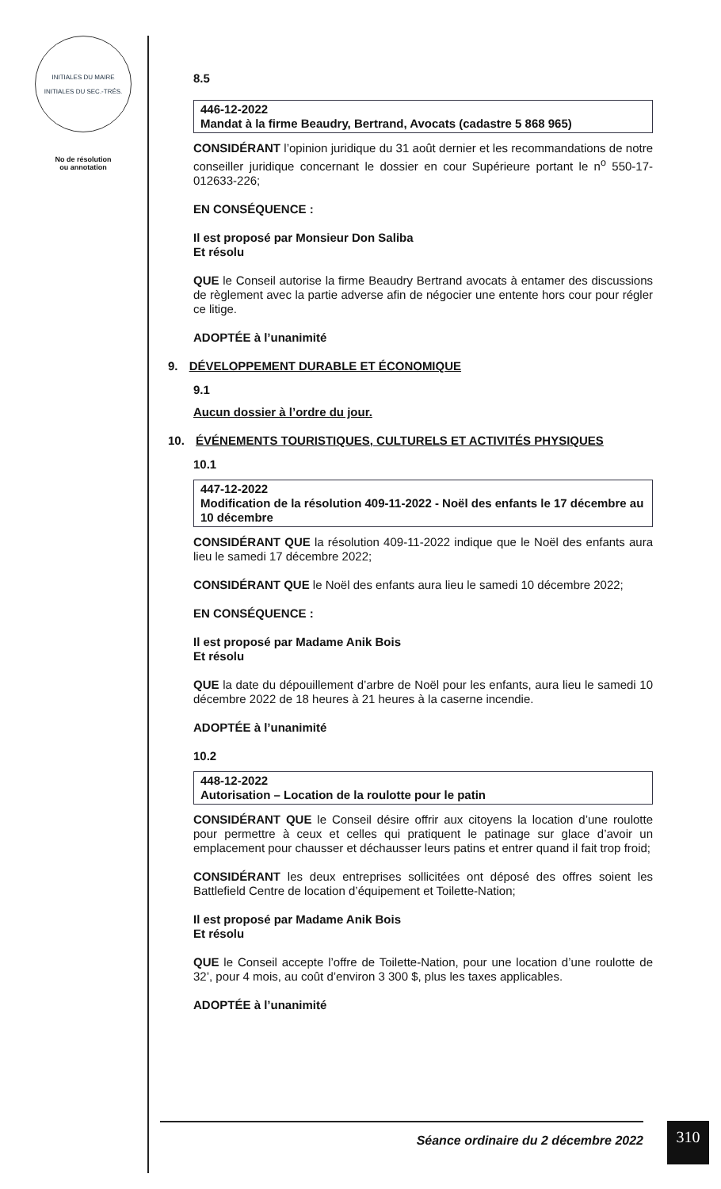INITIALES DU MAIRE
INITIALES DU SEC.-TRÉS.
No de résolution
ou annotation
8.5
446-12-2022
Mandat à la firme Beaudry, Bertrand, Avocats (cadastre 5 868 965)
CONSIDÉRANT l’opinion juridique du 31 août dernier et les recommandations de notre conseiller juridique concernant le dossier en cour Supérieure portant le n<sup>o</sup> 550-17-012633-226;
EN CONSÉQUENCE :
Il est proposé par Monsieur Don Saliba
Et résolu
QUE le Conseil autorise la firme Beaudry Bertrand avocats à entamer des discussions de règlement avec la partie adverse afin de négocier une entente hors cour pour régler ce litige.
ADOPTÉE à l’unanimité
9. DÉVELOPPEMENT DURABLE ET ÉCONOMIQUE
9.1
Aucun dossier à l’ordre du jour.
10. ÉVÉNEMENTS TOURISTIQUES, CULTURELS ET ACTIVITÉS PHYSIQUES
10.1
447-12-2022
Modification de la résolution 409-11-2022 - Noël des enfants le 17 décembre au 10 décembre
CONSIDÉRANT QUE la résolution 409-11-2022 indique que le Noël des enfants aura lieu le samedi 17 décembre 2022;
CONSIDÉRANT QUE le Noël des enfants aura lieu le samedi 10 décembre 2022;
EN CONSÉQUENCE :
Il est proposé par Madame Anik Bois
Et résolu
QUE la date du dépouillement d’arbre de Noël pour les enfants, aura lieu le samedi 10 décembre 2022 de 18 heures à 21 heures à la caserne incendie.
ADOPTÉE à l’unanimité
10.2
448-12-2022
Autorisation – Location de la roulotte pour le patin
CONSIDÉRANT QUE le Conseil désire offrir aux citoyens la location d’une roulotte pour permettre à ceux et celles qui pratiquent le patinage sur glace d’avoir un emplacement pour chausser et déchausser leurs patins et entrer quand il fait trop froid;
CONSIDÉRANT les deux entreprises sollicitées ont déposé des offres soient les Battlefield Centre de location d’équipement et Toilette-Nation;
Il est proposé par Madame Anik Bois
Et résolu
QUE le Conseil accepte l’offre de Toilette-Nation, pour une location d’une roulotte de 32’, pour 4 mois, au coût d’environ 3 300 $, plus les taxes applicables.
ADOPTÉE à l’unanimité
Séance ordinaire du 2 décembre 2022 310